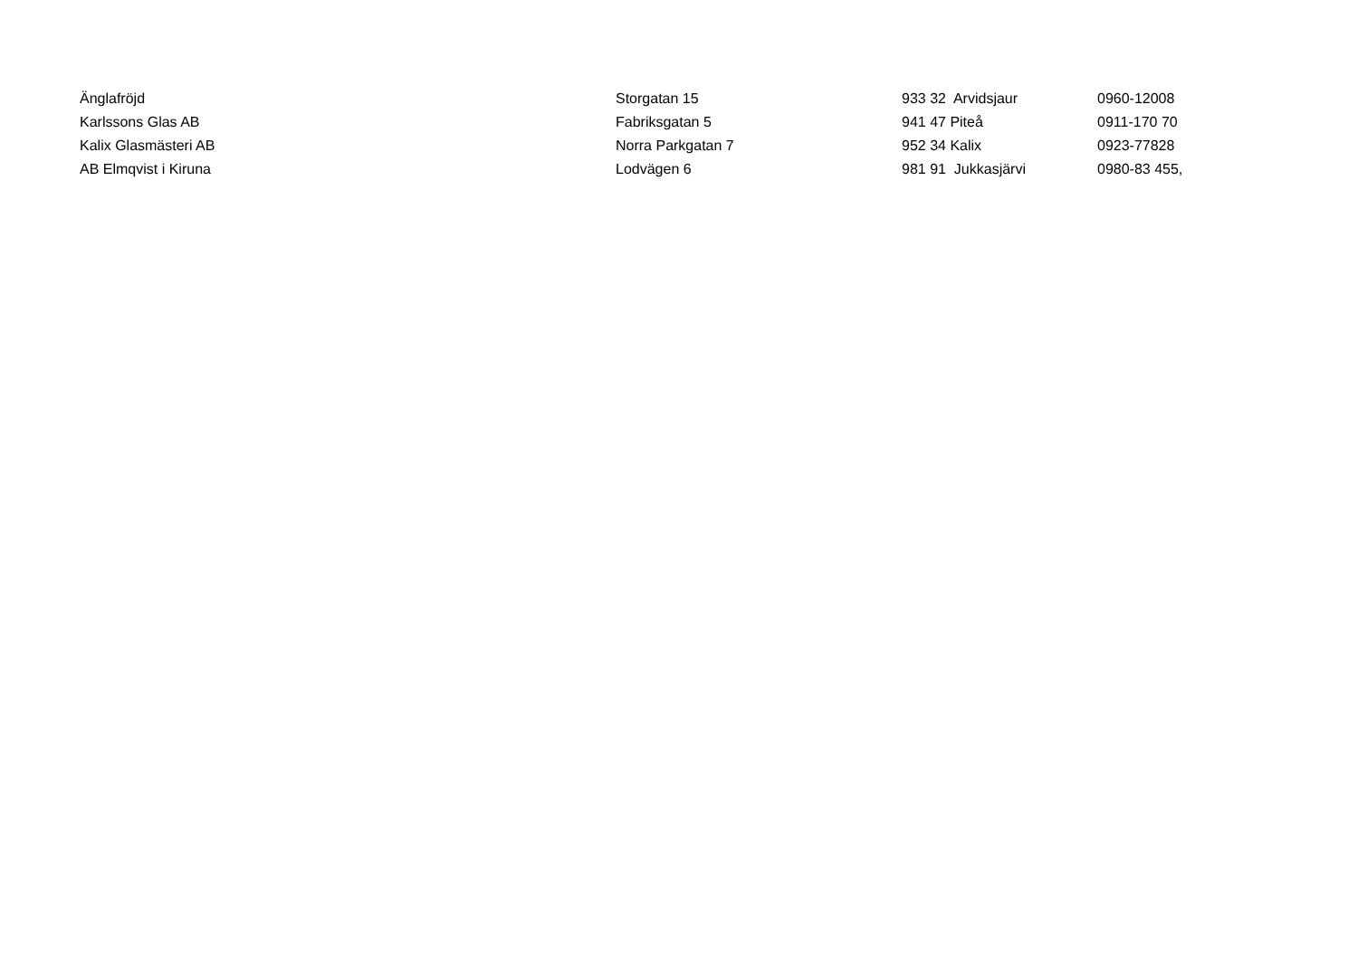| Änglafröjd | Storgatan 15 | 933 32 Arvidsjaur | 0960-12008 |
| Karlssons Glas AB | Fabriksgatan 5 | 941 47 Piteå | 0911-170 70 |
| Kalix Glasmästeri AB | Norra Parkgatan 7 | 952 34 Kalix | 0923-77828 |
| AB Elmqvist i Kiruna | Lodvägen 6 | 981 91 Jukkasjärvi | 0980-83 455, |